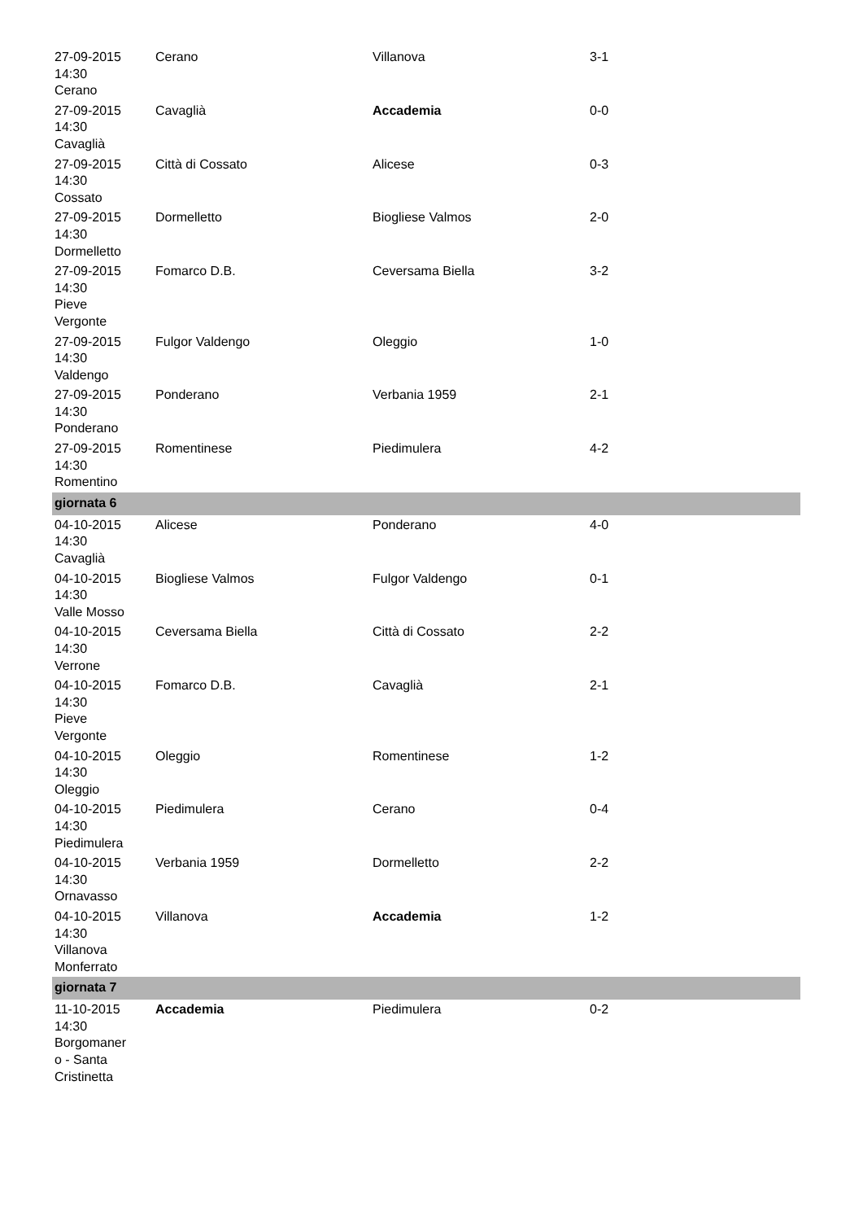| 27-09-2015 14:30 Cerano | Cerano | Villanova | 3-1 |
| 27-09-2015 14:30 Cavaglià | Cavaglià | Accademia | 0-0 |
| 27-09-2015 14:30 Cossato | Città di Cossato | Alicese | 0-3 |
| 27-09-2015 14:30 Dormelletto | Dormelletto | Biogliese Valmos | 2-0 |
| 27-09-2015 14:30 Pieve Vergonte | Fomarco D.B. | Ceversama Biella | 3-2 |
| 27-09-2015 14:30 Valdengo | Fulgor Valdengo | Oleggio | 1-0 |
| 27-09-2015 14:30 Ponderano | Ponderano | Verbania 1959 | 2-1 |
| 27-09-2015 14:30 Romentino | Romentinese | Piedimulera | 4-2 |
| giornata 6 | | | |
| 04-10-2015 14:30 Cavaglià | Alicese | Ponderano | 4-0 |
| 04-10-2015 14:30 Valle Mosso | Biogliese Valmos | Fulgor Valdengo | 0-1 |
| 04-10-2015 14:30 Verrone | Ceversama Biella | Città di Cossato | 2-2 |
| 04-10-2015 14:30 Pieve Vergonte | Fomarco D.B. | Cavaglià | 2-1 |
| 04-10-2015 14:30 Oleggio | Oleggio | Romentinese | 1-2 |
| 04-10-2015 14:30 Piedimulera | Piedimulera | Cerano | 0-4 |
| 04-10-2015 14:30 Ornavasso | Verbania 1959 | Dormelletto | 2-2 |
| 04-10-2015 14:30 Villanova Monferrato | Villanova | Accademia | 1-2 |
| giornata 7 | | | |
| 11-10-2015 14:30 Borgomaner o - Santa Cristinetta | Accademia | Piedimulera | 0-2 |